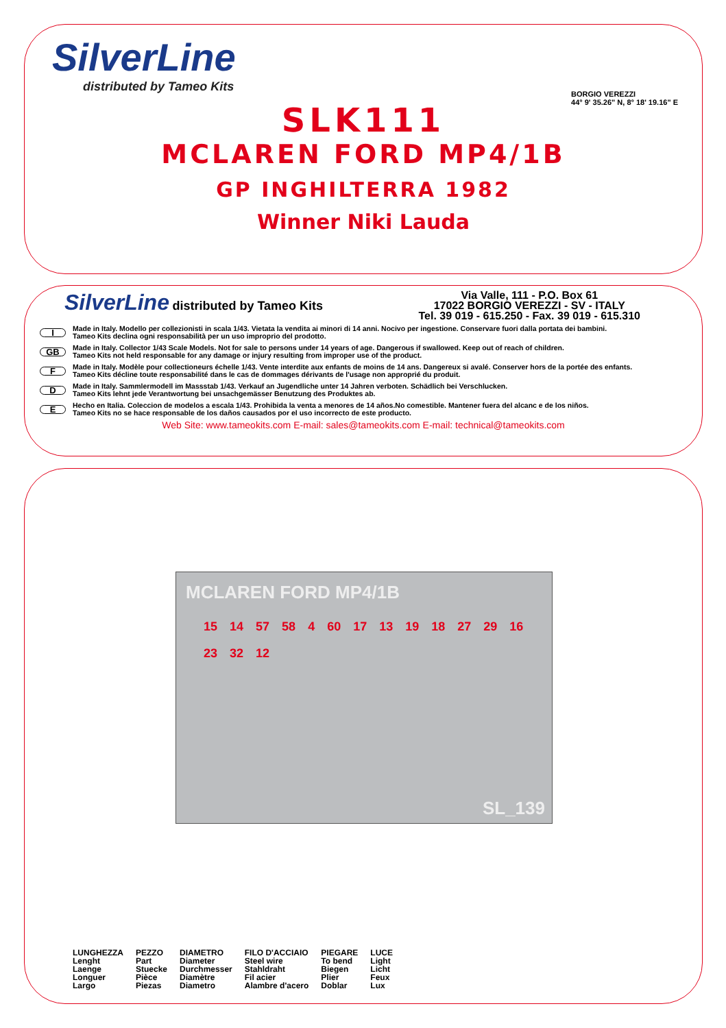SilverLine
distributed by Tameo Kits
BORGIO VEREZZI
44° 9' 35.26" N, 8° 18' 19.16" E
SLK111
MCLAREN FORD MP4/1B
GP INGHILTERRA 1982
Winner Niki Lauda
SilverLine distributed by Tameo Kits
Via Valle, 111 - P.O. Box 61
17022 BORGIO VEREZZI - SV - ITALY
Tel. 39 019 - 615.250 - Fax. 39 019 - 615.310
I Made in Italy. Modello per collezionisti in scala 1/43. Vietata la vendita ai minori di 14 anni. Nocivo per ingestione. Conservare fuori dalla portata dei bambini.
Tameo Kits declina ogni responsabilità per un uso improprio del prodotto.
GB Made in Italy. Collector 1/43 Scale Models. Not for sale to persons under 14 years of age. Dangerous if swallowed. Keep out of reach of children.
Tameo Kits not held responsable for any damage or injury resulting from improper use of the product.
F Made in Italy. Modèle pour collectioneurs échelle 1/43. Vente interdite aux enfants de moins de 14 ans. Dangereux si avalé. Conserver hors de la portée des enfants.
Tameo Kits décline toute responsabilité dans le cas de dommages dérivants de l'usage non approprié du produit.
D Made in Italy. Sammlermodell im Massstab 1/43. Verkauf an Jugendliche unter 14 Jahren verboten. Schädlich bei Verschlucken.
Tameo Kits lehnt jede Verantwortung bei unsachgemässer Benutzung des Produktes ab.
E Hecho en Italia. Coleccion de modelos a escala 1/43. Prohibida la venta a menores de 14 años.No comestible. Mantener fuera del alcanc e de los niños.
Tameo Kits no se hace responsable de los daños causados por el uso incorrecto de este producto.
Web Site: www.tameokits.com E-mail: sales@tameokits.com E-mail: technical@tameokits.com
MCLAREN FORD MP4/1B
15 14 57 58 4 60 17 13 19 18 27 29 16 23 32 12
SL_139
| LUNGHEZZA Lenght Laenge Longuer Largo | PEZZO Part Stuecke Pièce Piezas | DIAMETRO Diameter Durchmesser Diamètre Diametro | FILO D'ACCIAIO Steel wire Stahldraht Fil acier Alambre d'acero | PIEGARE To bend Biegen Plier Doblar | LUCE Light Licht Feux Lux |